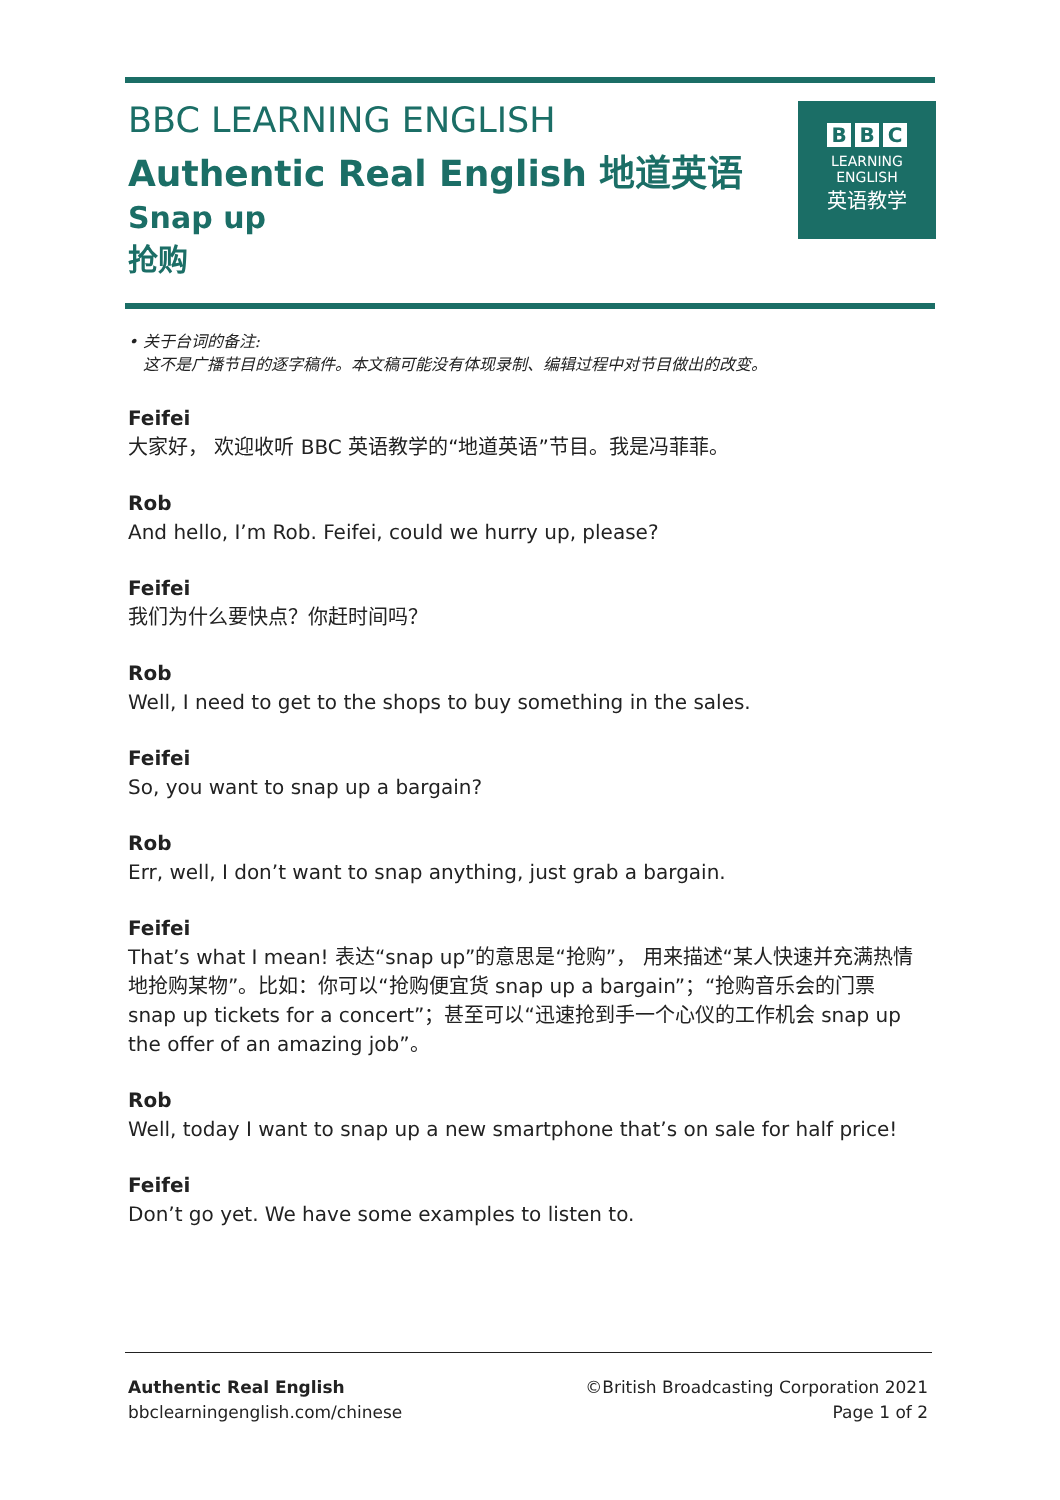BBC LEARNING ENGLISH
Authentic Real English 地道英语
Snap up
抢购
B B C
LEARNING
ENGLISH
英语教学
• 关于台词的备注:
这不是广播节目的逐字稿件。本文稿可能没有体现录制、编辑过程中对节目做出的改变。
Feifei
大家好， 欢迎收听 BBC 英语教学的“地道英语”节目。我是冯菲菲。
Rob
And hello, I’m Rob. Feifei, could we hurry up, please?
Feifei
我们为什么要快点？你赶时间吗？
Rob
Well, I need to get to the shops to buy something in the sales.
Feifei
So, you want to snap up a bargain?
Rob
Err, well, I don’t want to snap anything, just grab a bargain.
Feifei
That’s what I mean! 表达“snap up”的意思是“抢购”， 用来描述“某人快速并充满热情地抢购某物”。比如：你可以“抢购便宜货 snap up a bargain”；“抢购音乐会的门票 snap up tickets for a concert”；甚至可以“迅速抢到手一个心仪的工作机会 snap up the offer of an amazing job”。
Rob
Well, today I want to snap up a new smartphone that’s on sale for half price!
Feifei
Don’t go yet. We have some examples to listen to.
Authentic Real English
bbclearningenglish.com/chinese
©British Broadcasting Corporation 2021
Page 1 of 2